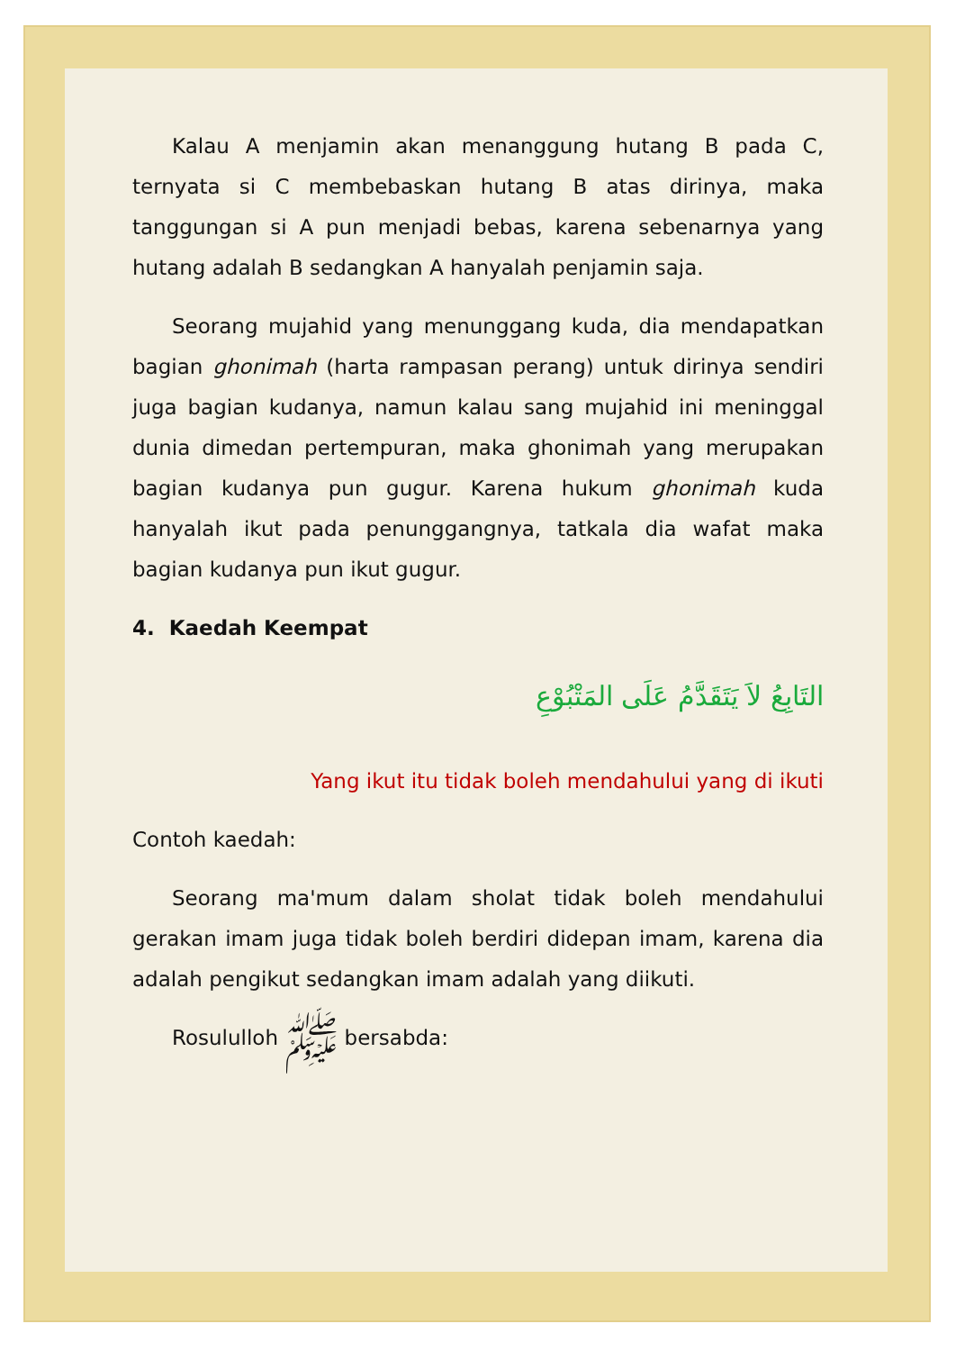Kalau A menjamin akan menanggung hutang B pada C, ternyata si C membebaskan hutang B atas dirinya, maka tanggungan si A pun menjadi bebas, karena sebenarnya yang hutang adalah B sedangkan A hanyalah penjamin saja.
Seorang mujahid yang menunggang kuda, dia mendapatkan bagian ghonimah (harta rampasan perang) untuk dirinya sendiri juga bagian kudanya, namun kalau sang mujahid ini meninggal dunia dimedan pertempuran, maka ghonimah yang merupakan bagian kudanya pun gugur. Karena hukum ghonimah kuda hanyalah ikut pada penunggangnya, tatkala dia wafat maka bagian kudanya pun ikut gugur.
4. Kaedah Keempat
التَابِعُ لاَ يَتَقَدَّمُ عَلَى المَتْبُوْعِ
Yang ikut itu tidak boleh mendahului yang di ikuti
Contoh kaedah:
Seorang ma'mum dalam sholat tidak boleh mendahului gerakan imam juga tidak boleh berdiri didepan imam, karena dia adalah pengikut sedangkan imam adalah yang diikuti.
Rosululloh ﷺ bersabda: